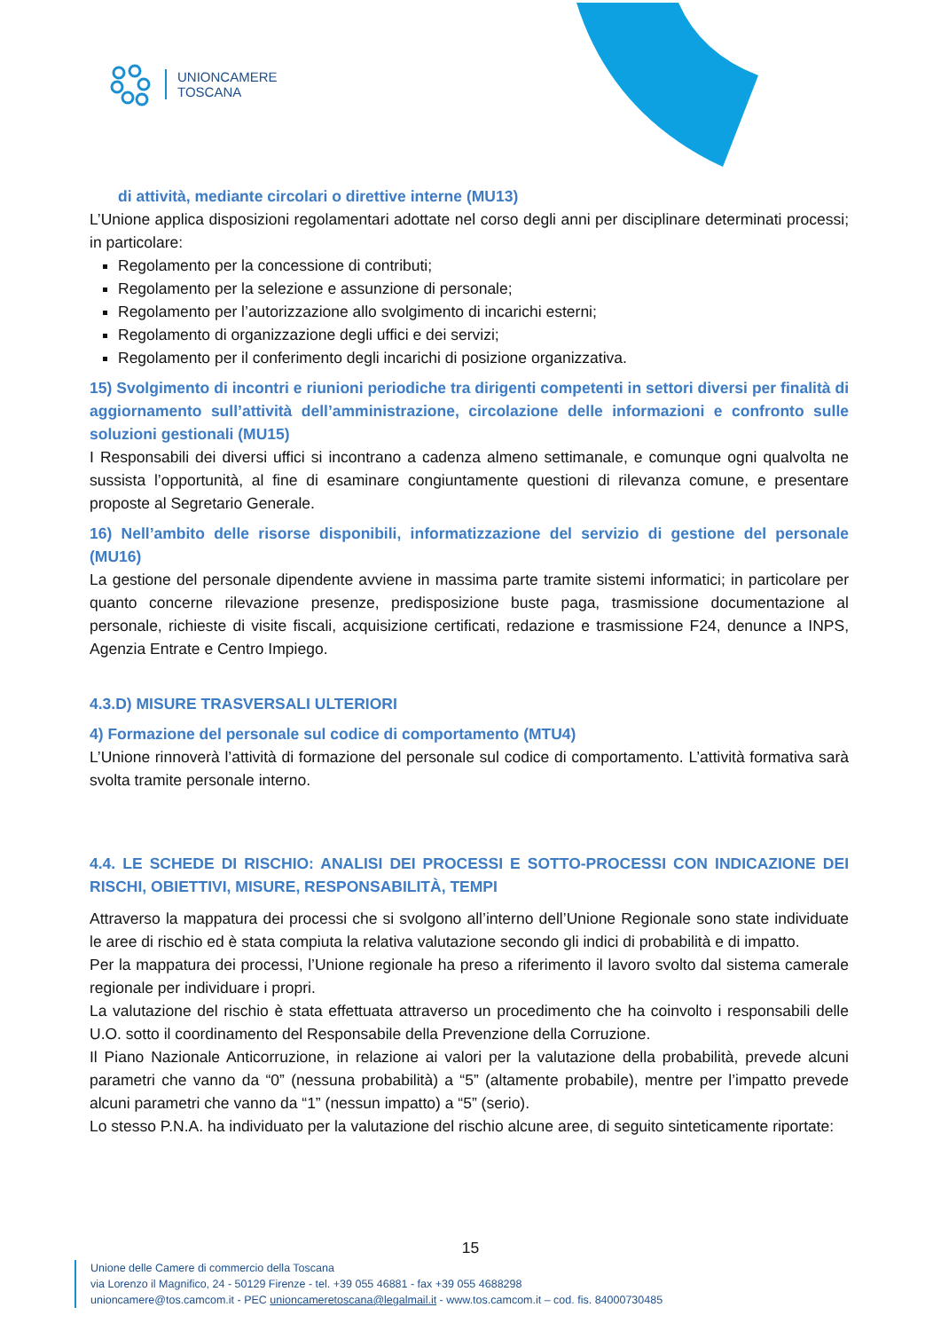UNIONCAMERE
TOSCANA
di attività, mediante circolari o direttive interne (MU13)
L’Unione applica disposizioni regolamentari adottate nel corso degli anni per disciplinare determinati processi; in particolare:
Regolamento per la concessione di contributi;
Regolamento per la selezione e assunzione di personale;
Regolamento per l’autorizzazione allo svolgimento di incarichi esterni;
Regolamento di organizzazione degli uffici e dei servizi;
Regolamento per il conferimento degli incarichi di posizione organizzativa.
15) Svolgimento di incontri e riunioni periodiche tra dirigenti competenti in settori diversi per finalità di aggiornamento sull’attività dell’amministrazione, circolazione delle informazioni e confronto sulle soluzioni gestionali (MU15)
I Responsabili dei diversi uffici si incontrano a cadenza almeno settimanale, e comunque ogni qualvolta ne sussista l’opportunità, al fine di esaminare congiuntamente questioni di rilevanza comune, e presentare proposte al Segretario Generale.
16) Nell’ambito delle risorse disponibili, informatizzazione del servizio di gestione del personale (MU16)
La gestione del personale dipendente avviene in massima parte tramite sistemi informatici; in particolare per quanto concerne rilevazione presenze, predisposizione buste paga, trasmissione documentazione al personale, richieste di visite fiscali, acquisizione certificati, redazione e trasmissione F24, denunce a INPS, Agenzia Entrate e Centro Impiego.
4.3.D) MISURE TRASVERSALI ULTERIORI
4) Formazione del personale sul codice di comportamento (MTU4)
L’Unione rinnoverà l’attività di formazione del personale sul codice di comportamento. L’attività formativa sarà svolta tramite personale interno.
4.4. LE SCHEDE DI RISCHIO: ANALISI DEI PROCESSI E SOTTO-PROCESSI CON INDICAZIONE DEI RISCHI, OBIETTIVI, MISURE, RESPONSABILITÀ, TEMPI
Attraverso la mappatura dei processi che si svolgono all’interno dell’Unione Regionale sono state individuate le aree di rischio ed è stata compiuta la relativa valutazione secondo gli indici di probabilità e di impatto.
Per la mappatura dei processi, l’Unione regionale ha preso a riferimento il lavoro svolto dal sistema camerale regionale per individuare i propri.
La valutazione del rischio è stata effettuata attraverso un procedimento che ha coinvolto i responsabili delle U.O. sotto il coordinamento del Responsabile della Prevenzione della Corruzione.
Il Piano Nazionale Anticorruzione, in relazione ai valori per la valutazione della probabilità, prevede alcuni parametri che vanno da “0” (nessuna probabilità) a “5” (altamente probabile), mentre per l’impatto prevede alcuni parametri che vanno da “1” (nessun impatto) a “5” (serio).
Lo stesso P.N.A. ha individuato per la valutazione del rischio alcune aree, di seguito sinteticamente riportate:
15
Unione delle Camere di commercio della Toscana
via Lorenzo il Magnifico, 24 - 50129 Firenze - tel. +39 055 46881 - fax +39 055 4688298
unioncamere@tos.camcom.it - PEC unioncameretoscana@legalmail.it - www.tos.camcom.it – cod. fis. 84000730485